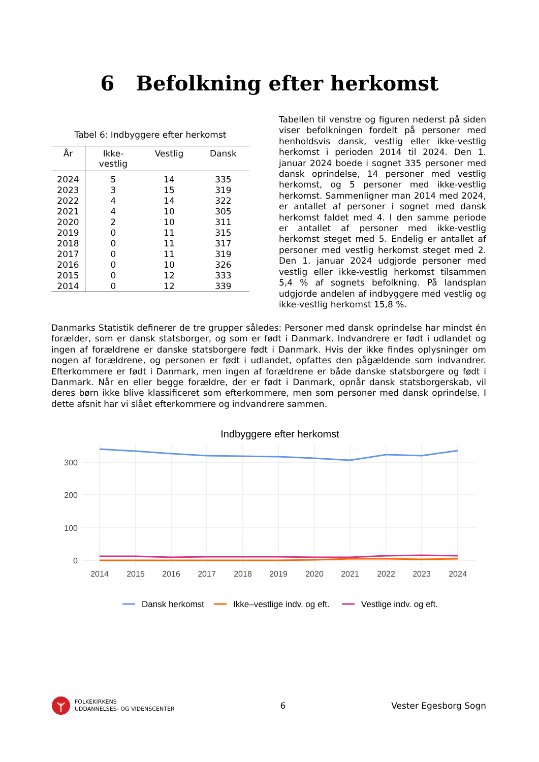6 Befolkning efter herkomst
Tabel 6: Indbyggere efter herkomst
| År | Ikke- vestlig | Vestlig | Dansk |
| --- | --- | --- | --- |
| 2024 | 5 | 14 | 335 |
| 2023 | 3 | 15 | 319 |
| 2022 | 4 | 14 | 322 |
| 2021 | 4 | 10 | 305 |
| 2020 | 2 | 10 | 311 |
| 2019 | 0 | 11 | 315 |
| 2018 | 0 | 11 | 317 |
| 2017 | 0 | 11 | 319 |
| 2016 | 0 | 10 | 326 |
| 2015 | 0 | 12 | 333 |
| 2014 | 0 | 12 | 339 |
Tabellen til venstre og figuren nederst på siden viser befolkningen fordelt på personer med henholdsvis dansk, vestlig eller ikke-vestlig herkomst i perioden 2014 til 2024. Den 1. januar 2024 boede i sognet 335 personer med dansk oprindelse, 14 personer med vestlig herkomst, og 5 personer med ikke-vestlig herkomst. Sammenligner man 2014 med 2024, er antallet af personer i sognet med dansk herkomst faldet med 4. I den samme periode er antallet af personer med ikke-vestlig herkomst steget med 5. Endelig er antallet af personer med vestlig herkomst steget med 2. Den 1. januar 2024 udgjorde personer med vestlig eller ikke-vestlig herkomst tilsammen 5,4 % af sognets befolkning. På landsplan udgjorde andelen af indbyggere med vestlig og ikke-vestlig herkomst 15,8 %.
Danmarks Statistik definerer de tre grupper således: Personer med dansk oprindelse har mindst én forælder, som er dansk statsborger, og som er født i Danmark. Indvandrere er født i udlandet og ingen af forældrene er danske statsborgere født i Danmark. Hvis der ikke findes oplysninger om nogen af forældrene, og personen er født i udlandet, opfattes den pågældende som indvandrer. Efterkommere er født i Danmark, men ingen af forældrene er både danske statsborgere og født i Danmark. Når en eller begge forældre, der er født i Danmark, opnår dansk statsborgerskab, vil deres børn ikke blive klassificeret som efterkommere, men som personer med dansk oprindelse. I dette afsnit har vi slået efterkommere og indvandrere sammen.
Indbyggere efter herkomst
300
200
100
0
2014
2015
2016
2017
2018
2019
2020
2021
2022
2023
2024
Dansk herkomst
Ikke–vestlige indv. og eft.
Vestlige indv. og eft.
FOLKEKIRKENS
UDDANNELSES- OG VIDENSCENTER
6 Vester Egesborg Sogn